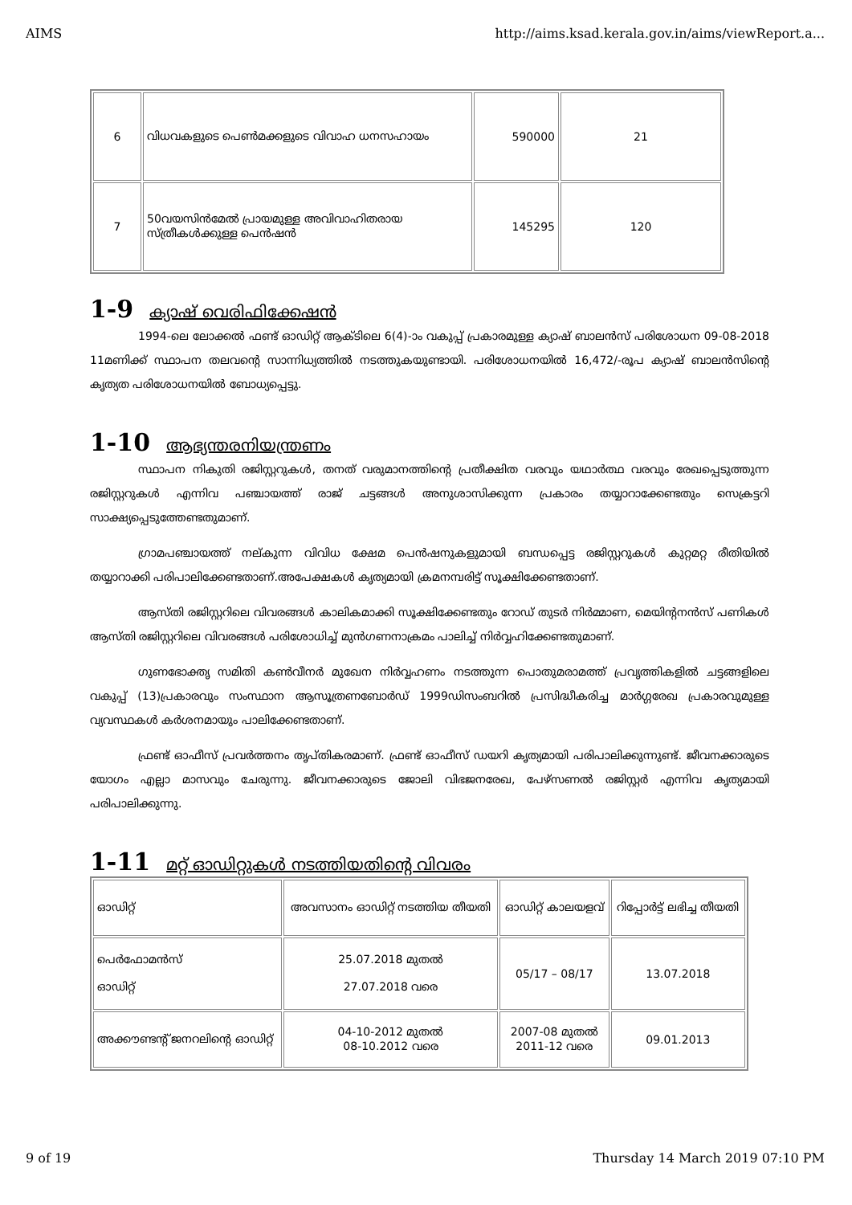AIMS http://aims.ksad.kerala.gov.in/aims/viewReport.a...
| 6 | വിധവകളുടെ പെൺമക്കളുടെ വിവാഹ ധനസഹായം | 590000 | 21 |
| 7 | 50വയസിൻമേൽ പ്രായമുള്ള അവിവാഹിതരായ സ്ത്രീകൾക്കുള്ള പെൻഷൻ | 145295 | 120 |
1-9 ക്യാഷ് വെരിഫിക്കേഷൻ
1994-ലെ ലോക്കൽ ഫണ്ട് ഓഡിറ്റ് ആക്ടിലെ 6(4)-ാം വകുപ്പ് പ്രകാരമുള്ള ക്യാഷ് ബാലൻസ് പരിശോധന 09-08-2018 11മണിക്ക് സ്ഥാപന തലവന്റെ സാന്നിധ്യത്തിൽ നടത്തുകയുണ്ടായി. പരിശോധനയിൽ 16,472/-രൂപ ക്യാഷ് ബാലൻസിന്റെ കൃത്യത പരിശോധനയിൽ ബോധ്യപ്പെട്ടു.
1-10 ആഭ്യന്തരനിയന്ത്രണം
സ്ഥാപന നികുതി രജിസ്റ്ററുകൾ, തനത് വരുമാനത്തിന്റെ പ്രതീക്ഷിത വരവും യഥാർത്ഥ വരവും രേഖപ്പെടുത്തുന്ന രജിസ്റ്ററുകൾ എന്നിവ പഞ്ചായത്ത് രാജ് ചട്ടങ്ങൾ അനുശാസിക്കുന്ന പ്രകാരം തയ്യാറാക്കേണ്ടതും സെക്രട്ടറി സാക്ഷ്യപ്പെടുത്തേണ്ടതുമാണ്.
ഗ്രാമപഞ്ചായത്ത് നല്കുന്ന വിവിധ ക്ഷേമ പെൻഷനുകളുമായി ബന്ധപ്പെട്ട രജിസ്റ്ററുകൾ കുറ്റമറ്റ രീതിയിൽ തയ്യാറാക്കി പരിപാലിക്കേണ്ടതാണ്.അപേക്ഷകൾ കൃത്യമായി ക്രമനമ്പരിട്ട് സൂക്ഷിക്കേണ്ടതാണ്.
ആസ്തി രജിസ്റ്ററിലെ വിവരങ്ങൾ കാലികമാക്കി സൂക്ഷിക്കേണ്ടതും റോഡ് തുടർ നിർമ്മാണ, മെയിന്റനൻസ് പണികൾ ആസ്തി രജിസ്റ്ററിലെ വിവരങ്ങൾ പരിശോധിച്ച് മുൻഗണനാക്രമം പാലിച്ച് നിർവ്വഹിക്കേണ്ടതുമാണ്.
ഗുണഭോക്തൃ സമിതി കൺവീനർ മുഖേന നിർവ്വഹണം നടത്തുന്ന പൊതുമരാമത്ത് പ്രവൃത്തികളിൽ ചട്ടങ്ങളിലെ വകുപ്പ് (13)പ്രകാരവും സംസ്ഥാന ആസൂത്രണബോർഡ് 1999ഡിസംബറിൽ പ്രസിദ്ധീകരിച്ച മാർഗ്ഗരേഖ പ്രകാരവുമുള്ള വ്യവസ്ഥകൾ കർശനമായും പാലിക്കേണ്ടതാണ്.
ഫ്രണ്ട് ഓഫീസ് പ്രവർത്തനം തൃപ്തികരമാണ്. ഫ്രണ്ട് ഓഫീസ് ഡയറി കൃത്യമായി പരിപാലിക്കുന്നുണ്ട്. ജീവനക്കാരുടെ യോഗം എല്ലാ മാസവും ചേരുന്നു. ജീവനക്കാരുടെ ജോലി വിഭജനരേഖ, പേഴ്സണൽ രജിസ്റ്റർ എന്നിവ കൃത്യമായി പരിപാലിക്കുന്നു.
1-11 മറ്റ് ഓഡിറ്റുകൾ നടത്തിയതിന്റെ വിവരം
| ഓഡിറ്റ് | അവസാനം ഓഡിറ്റ് നടത്തിയ തീയതി | ഓഡിറ്റ് കാലയളവ് | റിപ്പോർട്ട് ലഭിച്ച തീയതി |
| --- | --- | --- | --- |
| പെർഫോമൻസ് ഓഡിറ്റ് | 25.07.2018 മുതൽ 27.07.2018 വരെ | 05/17 – 08/17 | 13.07.2018 |
| അക്കൗണ്ടന്റ് ജനറലിന്റെ ഓഡിറ്റ് | 04-10-2012 മുതൽ 08-10.2012 വരെ | 2007-08 മുതൽ 2011-12 വരെ | 09.01.2013 |
9 of 19 Thursday 14 March 2019 07:10 PM